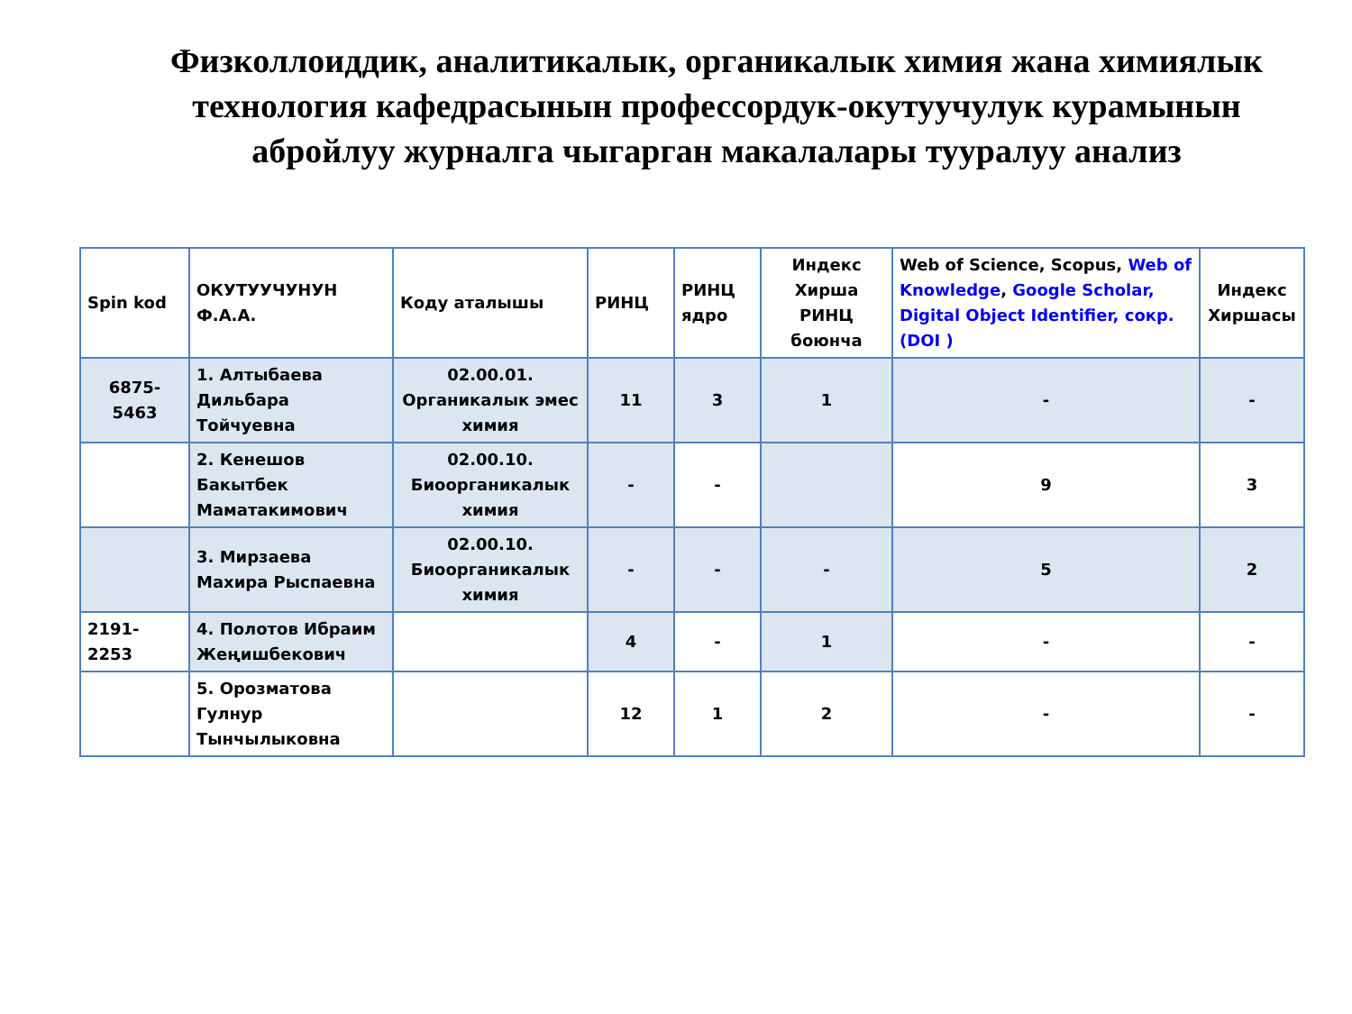Физколлоиддик, аналитикалык, органикалык химия жана химиялык технология кафедрасынын профессордук-окутуучулук курамынын абройлуу журналга чыгарган макалалары тууралуу анализ
| Spin kod | ОКУТУУЧУНУН Ф.А.А. | Коду аталышы | РИНЦ | РИНЦ ядро | Индекс Хирша РИНЦ боюнча | Web of Science, Scopus, Web of Knowledge , Google Scholar, Digital Object Identifier, сокр.(DOI ) | Индекс Хиршасы |
| --- | --- | --- | --- | --- | --- | --- | --- |
| 6875-5463 | 1. Алтыбаева Дильбара Тойчуевна | 02.00.01. Органикалык эмес химия | 11 | 3 | 1 | - | - |
| | 2. Кенешов Бакытбек Маматакимович | 02.00.10. Биоорганикалык химия | - | - | | 9 | 3 |
| | 3. Мирзаева Махира Рыспаевна | 02.00.10. Биоорганикалык химия | - | - | - | 5 | 2 |
| 2191-2253 | 4. Полотов Ибраим Жеңишбекович | | 4 | - | 1 | - | - |
| | 5. Орозматова Гулнур Тынчылыковна | | 12 | 1 | 2 | - | - |